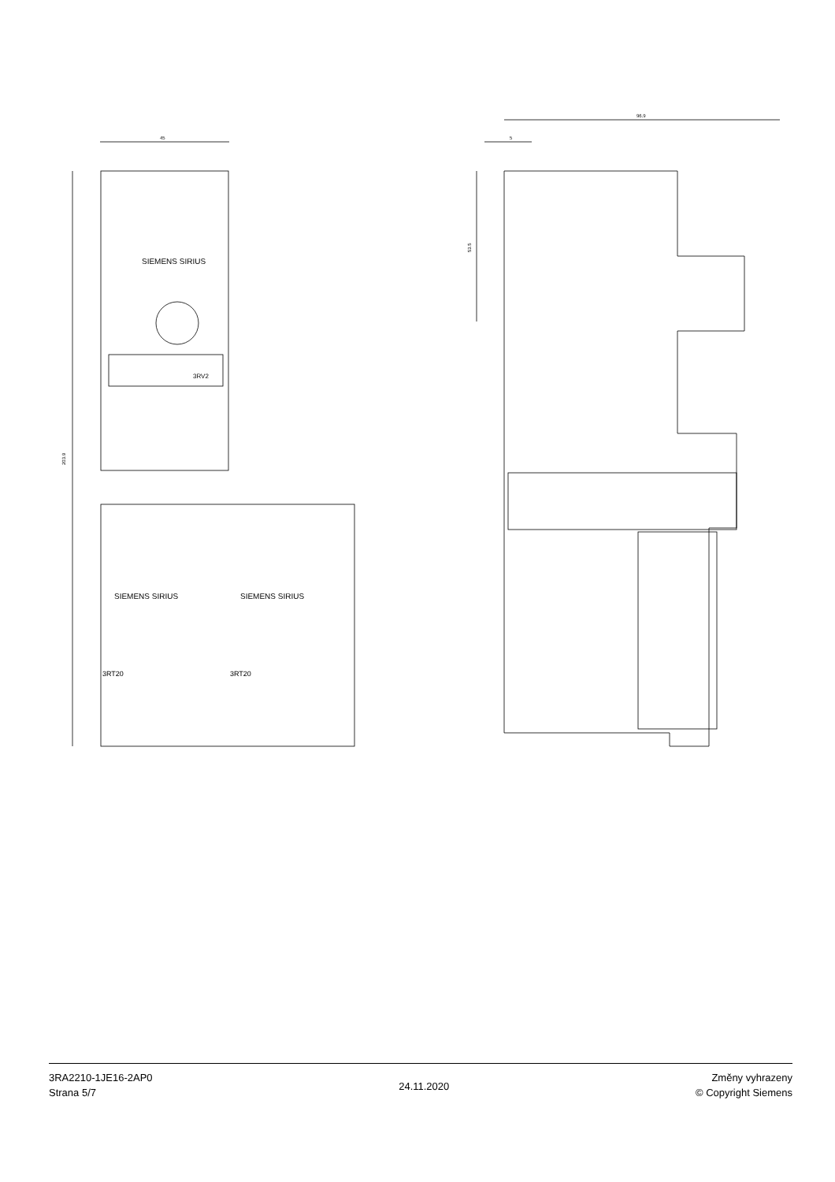45
203.9
SIEMENS SIRIUS
SIEMENS SIRIUS
SIEMENS SIRIUS
3RT20
3RT20
3RV2
96.9
5
53.5
3RA2210-1JE16-2AP0
Strana 5/7
24.11.2020
Změny vyhrazeny
© Copyright Siemens